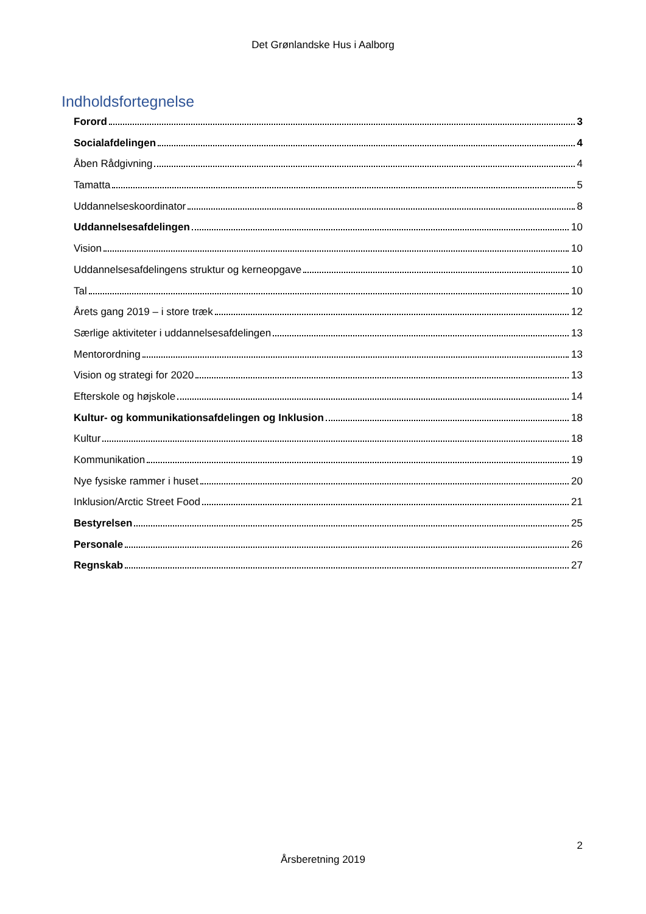Det Grønlandske Hus i Aalborg
Indholdsfortegnelse
Forord 3
Socialafdelingen 4
Åben Rådgivning 4
Tamatta 5
Uddannelseskoordinator 8
Uddannelsesafdelingen 10
Vision 10
Uddannelsesafdelingens struktur og kerneopgave 10
Tal 10
Årets gang 2019 – i store træk 12
Særlige aktiviteter i uddannelsesafdelingen 13
Mentorordning 13
Vision og strategi for 2020 13
Efterskole og højskole 14
Kultur- og kommunikationsafdelingen og Inklusion 18
Kultur 18
Kommunikation 19
Nye fysiske rammer i huset 20
Inklusion/Arctic Street Food 21
Bestyrelsen 25
Personale 26
Regnskab 27
2
Årsberetning 2019